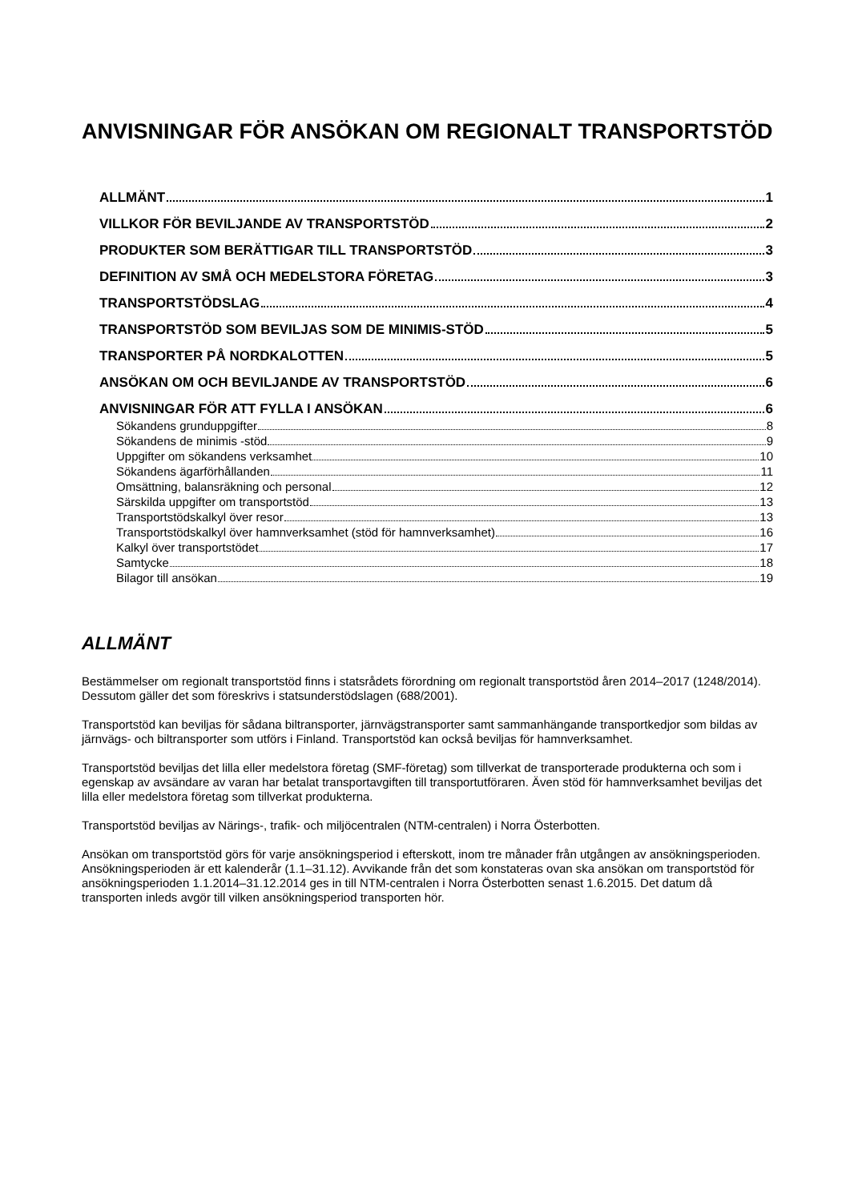ANVISNINGAR FÖR ANSÖKAN OM REGIONALT TRANSPORTSTÖD
ALLMÄNT 1
VILLKOR FÖR BEVILJANDE AV TRANSPORTSTÖD 2
PRODUKTER SOM BERÄTTIGAR TILL TRANSPORTSTÖD 3
DEFINITION AV SMÅ OCH MEDELSTORA FÖRETAG 3
TRANSPORTSTÖDSLAG 4
TRANSPORTSTÖD SOM BEVILJAS SOM DE MINIMIS-STÖD 5
TRANSPORTER PÅ NORDKALOTTEN 5
ANSÖKAN OM OCH BEVILJANDE AV TRANSPORTSTÖD 6
ANVISNINGAR FÖR ATT FYLLA I ANSÖKAN 6
Sökandens grunduppgifter 8
Sökandens de minimis -stöd 9
Uppgifter om sökandens verksamhet 10
Sökandens ägarförhållanden 11
Omsättning, balansräkning och personal 12
Särskilda uppgifter om transportstöd 13
Transportstödskalkyl över resor 13
Transportstödskalkyl över hamnverksamhet (stöd för hamnverksamhet) 16
Kalkyl över transportstödet 17
Samtycke 18
Bilagor till ansökan 19
ALLMÄNT
Bestämmelser om regionalt transportstöd finns i statsrådets förordning om regionalt transportstöd åren 2014–2017 (1248/2014). Dessutom gäller det som föreskrivs i statsunderstödslagen (688/2001).
Transportstöd kan beviljas för sådana biltransporter, järnvägstransporter samt sammanhängande transportkedjor som bildas av järnvägs- och biltransporter som utförs i Finland. Transportstöd kan också beviljas för hamnverksamhet.
Transportstöd beviljas det lilla eller medelstora företag (SMF-företag) som tillverkat de transporterade produkterna och som i egenskap av avsändare av varan har betalat transportavgiften till transportutföraren. Även stöd för hamnverksamhet beviljas det lilla eller medelstora företag som tillverkat produkterna.
Transportstöd beviljas av Närings-, trafik- och miljöcentralen (NTM-centralen) i Norra Österbotten.
Ansökan om transportstöd görs för varje ansökningsperiod i efterskott, inom tre månader från utgången av ansökningsperioden. Ansökningsperioden är ett kalenderår (1.1–31.12). Avvikande från det som konstateras ovan ska ansökan om transportstöd för ansökningsperioden 1.1.2014–31.12.2014 ges in till NTM-centralen i Norra Österbotten senast 1.6.2015. Det datum då transporten inleds avgör till vilken ansökningsperiod transporten hör.